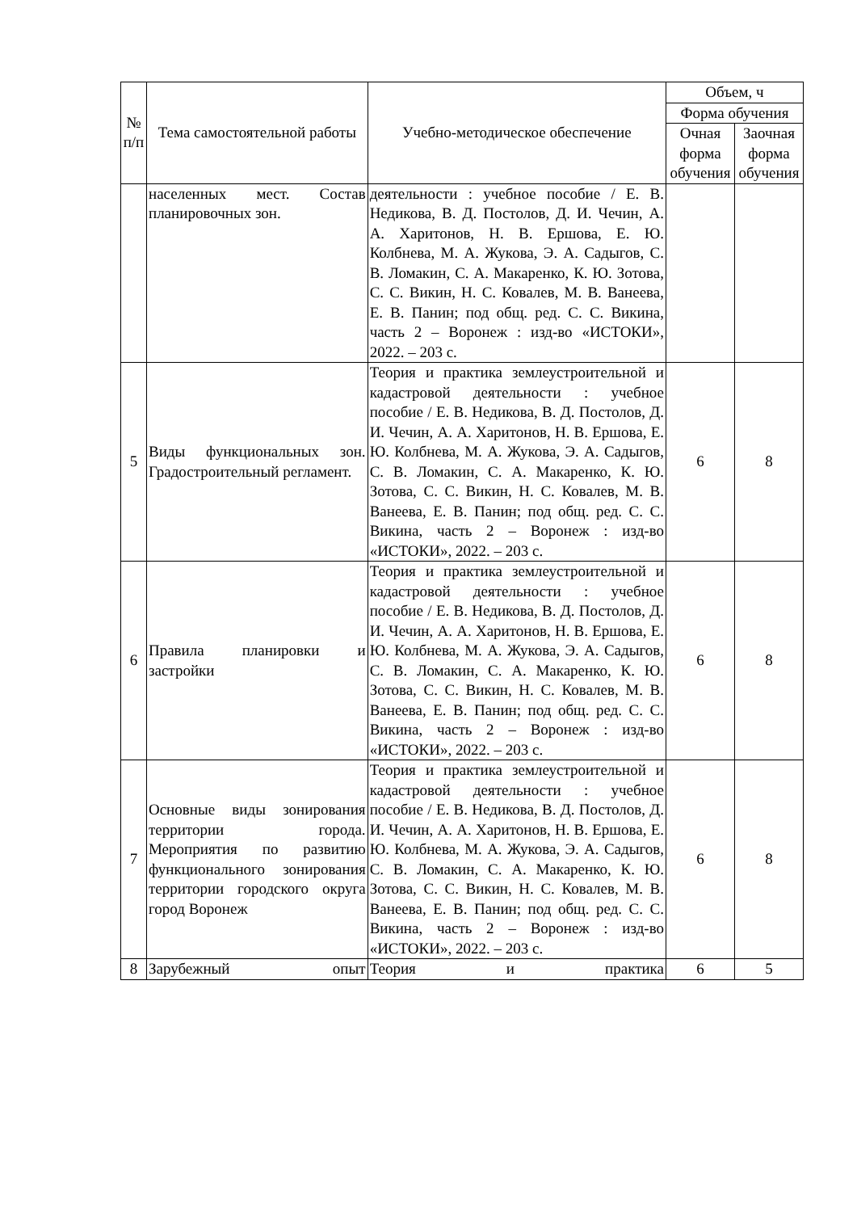| № п/п | Тема самостоятельной работы | Учебно-методическое обеспечение | Объем, ч | |
| --- | --- | --- | --- | --- |
| | | | Форма обучения | |
| | | | Очная форма обучения | Заочная форма обучения |
| | населенных мест. Состав планировочных зон. | деятельности : учебное пособие / Е. В. Недикова, В. Д. Постолов, Д. И. Чечин, А. А. Харитонов, Н. В. Ершова, Е. Ю. Колбнева, М. А. Жукова, Э. А. Садыгов, С. В. Ломакин, С. А. Макаренко, К. Ю. Зотова, С. С. Викин, Н. С. Ковалев, М. В. Ванеева, Е. В. Панин; под общ. ред. С. С. Викина, часть 2 – Воронеж : изд-во «ИСТОКИ», 2022. – 203 с. | | |
| 5 | Виды функциональных зон. Градостроительный регламент. | Теория и практика землеустроительной и кадастровой деятельности : учебное пособие / Е. В. Недикова, В. Д. Постолов, Д. И. Чечин, А. А. Харитонов, Н. В. Ершова, Е. Ю. Колбнева, М. А. Жукова, Э. А. Садыгов, С. В. Ломакин, С. А. Макаренко, К. Ю. Зотова, С. С. Викин, Н. С. Ковалев, М. В. Ванеева, Е. В. Панин; под общ. ред. С. С. Викина, часть 2 – Воронеж : изд-во «ИСТОКИ», 2022. – 203 с. | 6 | 8 |
| 6 | Правила планировки и застройки | Теория и практика землеустроительной и кадастровой деятельности : учебное пособие / Е. В. Недикова, В. Д. Постолов, Д. И. Чечин, А. А. Харитонов, Н. В. Ершова, Е. Ю. Колбнева, М. А. Жукова, Э. А. Садыгов, С. В. Ломакин, С. А. Макаренко, К. Ю. Зотова, С. С. Викин, Н. С. Ковалев, М. В. Ванеева, Е. В. Панин; под общ. ред. С. С. Викина, часть 2 – Воронеж : изд-во «ИСТОКИ», 2022. – 203 с. | 6 | 8 |
| 7 | Основные виды зонирования территории города. Мероприятия по развитию функционального зонирования территории городского округа город Воронеж | Теория и практика землеустроительной и кадастровой деятельности : учебное пособие / Е. В. Недикова, В. Д. Постолов, Д. И. Чечин, А. А. Харитонов, Н. В. Ершова, Е. Ю. Колбнева, М. А. Жукова, Э. А. Садыгов, С. В. Ломакин, С. А. Макаренко, К. Ю. Зотова, С. С. Викин, Н. С. Ковалев, М. В. Ванеева, Е. В. Панин; под общ. ред. С. С. Викина, часть 2 – Воронеж : изд-во «ИСТОКИ», 2022. – 203 с. | 6 | 8 |
| 8 | Зарубежный опыт | Теория и практика | 6 | 5 |